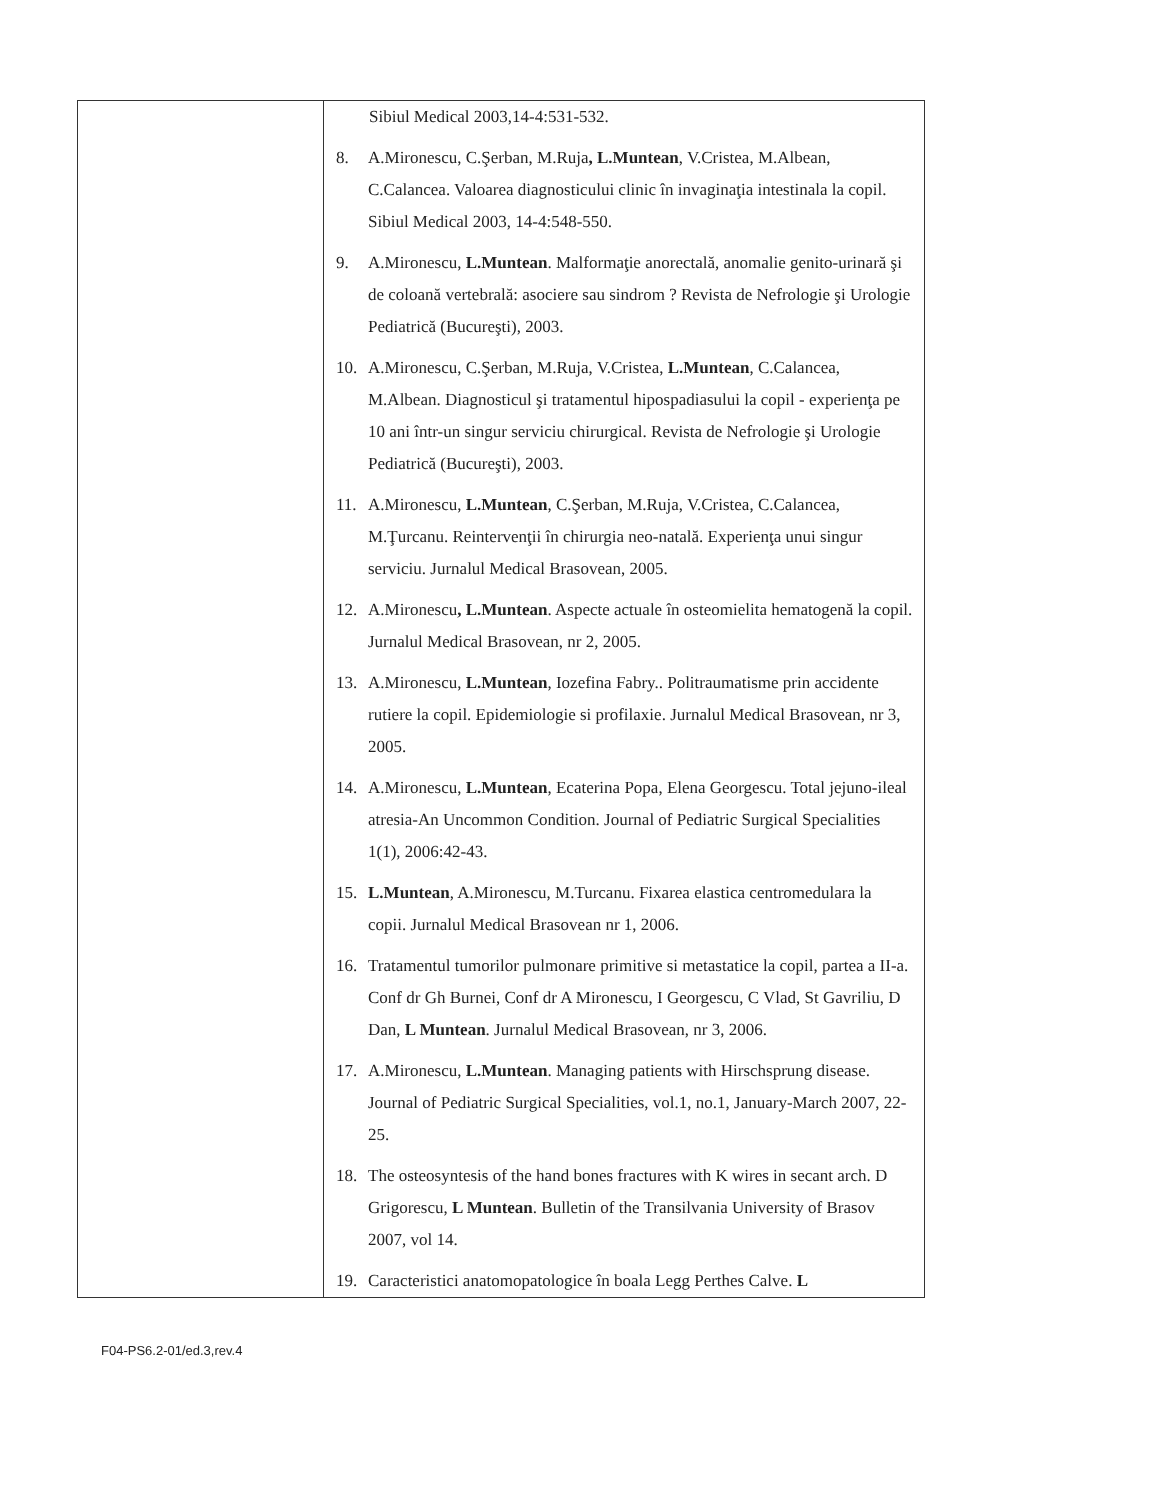| | Sibiul Medical 2003,14-4:531-532. 8. A.Mironescu, C.Şerban, M.Ruja , L.Muntean , V.Cristea, M.Albean, C.Calancea. Valoarea diagnosticului clinic în invaginaţia intestinala la copil. Sibiul Medical 2003, 14-4:548-550. 9. A.Mironescu, L.Muntean . Malformaţie anorectală, anomalie genito-urinară şi de coloană vertebrală: asociere sau sindrom ? Revista de Nefrologie şi Urologie Pediatrică (Bucureşti), 2003. 10. A.Mironescu, C.Şerban, M.Ruja, V.Cristea, L.Muntean , C.Calancea, M.Albean. Diagnosticul şi tratamentul hipospadiasului la copil - experienţa pe 10 ani într-un singur serviciu chirurgical. Revista de Nefrologie şi Urologie Pediatrică (Bucureşti), 2003. 11. A.Mironescu, L.Muntean , C.Şerban, M.Ruja, V.Cristea, C.Calancea, M.Ţurcanu. Reintervenţii în chirurgia neo-natală. Experienţa unui singur serviciu. Jurnalul Medical Brasovean, 2005. 12. A.Mironescu , L.Muntean . Aspecte actuale în osteomielita hematogenă la copil. Jurnalul Medical Brasovean, nr 2, 2005. 13. A.Mironescu, L.Muntean , Iozefina Fabry.. Politraumatisme prin accidente rutiere la copil. Epidemiologie si profilaxie. Jurnalul Medical Brasovean, nr 3, 2005. 14. A.Mironescu, L.Muntean , Ecaterina Popa, Elena Georgescu. Total jejuno-ileal atresia-An Uncommon Condition. Journal of Pediatric Surgical Specialities 1(1), 2006:42-43. 15. L.Muntean , A.Mironescu, M.Turcanu. Fixarea elastica centromedulara la copii. Jurnalul Medical Brasovean nr 1, 2006. 16. Tratamentul tumorilor pulmonare primitive si metastatice la copil, partea a II-a. Conf dr Gh Burnei, Conf dr A Mironescu, I Georgescu, C Vlad, St Gavriliu, D Dan, L Muntean . Jurnalul Medical Brasovean, nr 3, 2006. 17. A.Mironescu, L.Muntean . Managing patients with Hirschsprung disease. Journal of Pediatric Surgical Specialities, vol.1, no.1, January-March 2007, 22-25. 18. The osteosyntesis of the hand bones fractures with K wires in secant arch. D Grigorescu, L Muntean . Bulletin of the Transilvania University of Brasov 2007, vol 14. 19. Caracteristici anatomopatologice în boala Legg Perthes Calve. L |
F04-PS6.2-01/ed.3,rev.4